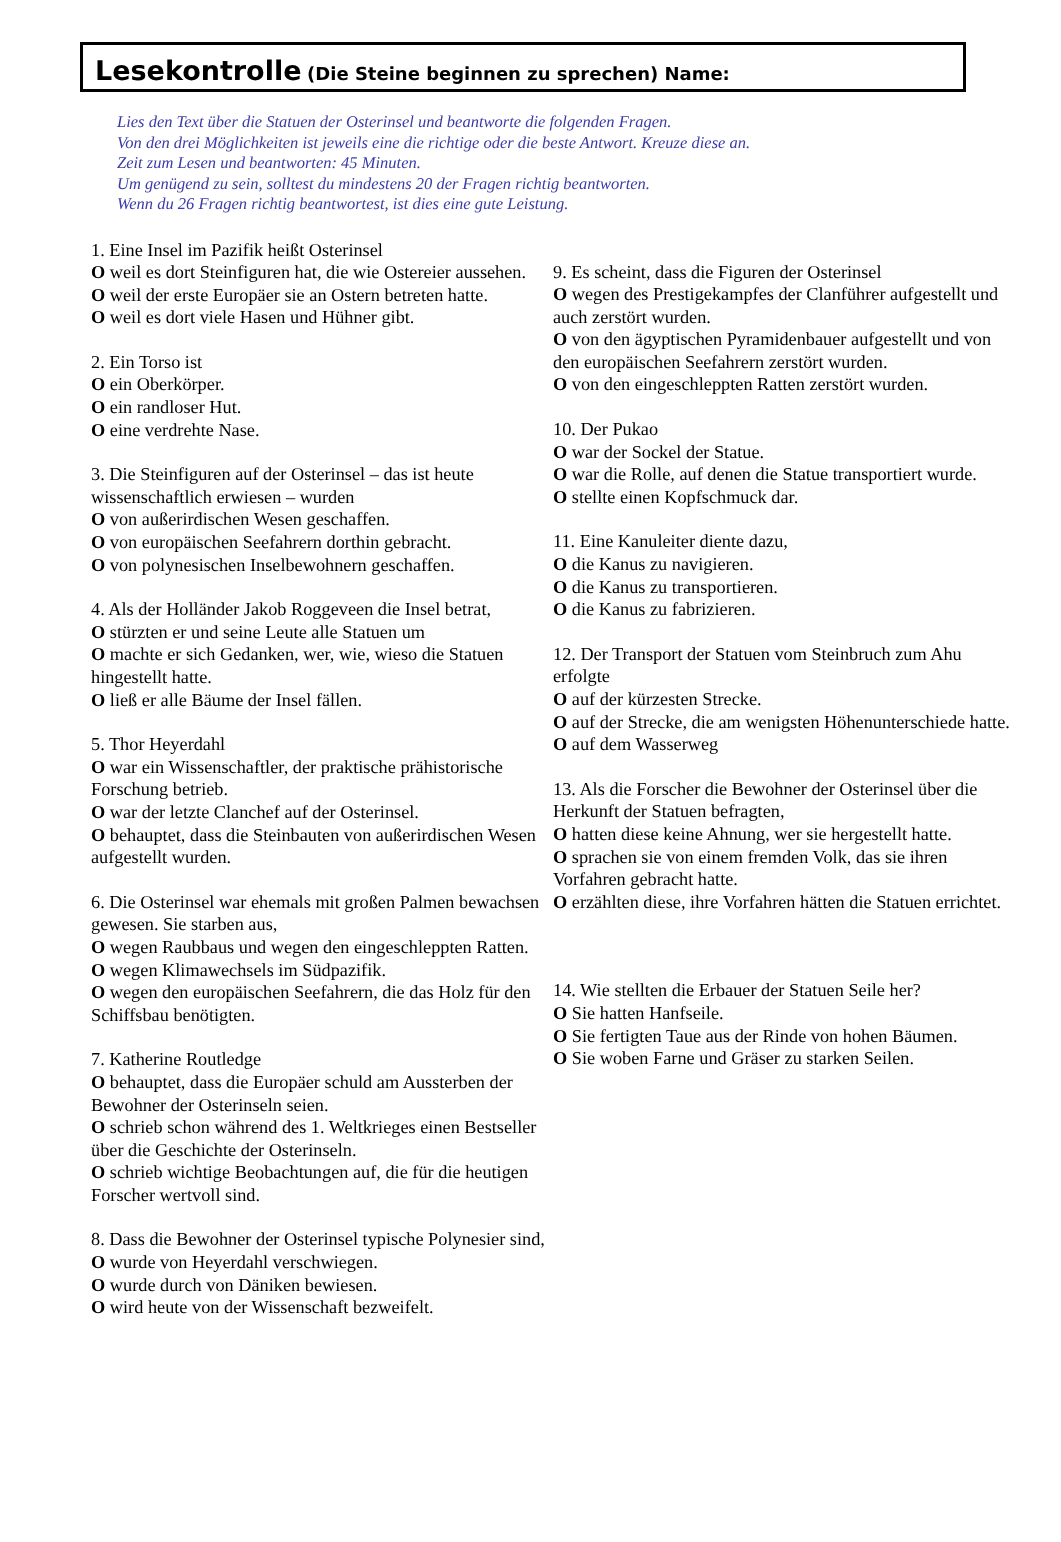Lesekontrolle (Die Steine beginnen zu sprechen) Name:
Lies den Text über die Statuen der Osterinsel und beantworte die folgenden Fragen.
Von den drei Möglichkeiten ist jeweils eine die richtige oder die beste Antwort. Kreuze diese an.
Zeit zum Lesen und beantworten: 45 Minuten.
Um genügend zu sein, solltest du mindestens 20 der Fragen richtig beantworten.
Wenn du 26 Fragen richtig beantwortest, ist dies eine gute Leistung.
1. Eine Insel im Pazifik heißt Osterinsel
O weil es dort Steinfiguren hat, die wie Ostereier aussehen.
O weil der erste Europäer sie an Ostern betreten hatte.
O weil es dort viele Hasen und Hühner gibt.
2. Ein Torso ist
O ein Oberkörper.
O ein randloser Hut.
O eine verdrehte Nase.
3. Die Steinfiguren auf der Osterinsel – das ist heute wissenschaftlich erwiesen – wurden
O von außerirdischen Wesen geschaffen.
O von europäischen Seefahrern dorthin gebracht.
O von polynesischen Inselbewohnern geschaffen.
4. Als der Holländer Jakob Roggeveen die Insel betrat,
O stürzten er und seine Leute alle Statuen um
O machte er sich Gedanken, wer, wie, wieso die Statuen hingestellt hatte.
O ließ er alle Bäume der Insel fällen.
5. Thor Heyerdahl
O war ein Wissenschaftler, der praktische prähistorische Forschung betrieb.
O war der letzte Clanchef auf der Osterinsel.
O behauptet, dass die Steinbauten von außerirdischen Wesen aufgestellt wurden.
6. Die Osterinsel war ehemals mit großen Palmen bewachsen gewesen. Sie starben aus,
O wegen Raubbaus und wegen den eingeschleppten Ratten.
O wegen Klimawechsels im Südpazifik.
O wegen den europäischen Seefahrern, die das Holz für den Schiffsbau benötigten.
7. Katherine Routledge
O behauptet, dass die Europäer schuld am Aussterben der Bewohner der Osterinseln seien.
O schrieb schon während des 1. Weltkrieges einen Bestseller über die Geschichte der Osterinseln.
O schrieb wichtige Beobachtungen auf, die für die heutigen Forscher wertvoll sind.
8. Dass die Bewohner der Osterinsel typische Polynesier sind,
O wurde von Heyerdahl verschwiegen.
O wurde durch von Däniken bewiesen.
O wird heute von der Wissenschaft bezweifelt.
9. Es scheint, dass die Figuren der Osterinsel
O wegen des Prestigekampfes der Clanführer aufgestellt und auch zerstört wurden.
O von den ägyptischen Pyramidenbauer aufgestellt und von den europäischen Seefahrern zerstört wurden.
O von den eingeschleppten Ratten zerstört wurden.
10. Der Pukao
O war der Sockel der Statue.
O war die Rolle, auf denen die Statue transportiert wurde.
O stellte einen Kopfschmuck dar.
11. Eine Kanuleiter diente dazu,
O die Kanus zu navigieren.
O die Kanus zu transportieren.
O die Kanus zu fabrizieren.
12. Der Transport der Statuen vom Steinbruch zum Ahu erfolgte
O auf der kürzesten Strecke.
O auf der Strecke, die am wenigsten Höhenunterschiede hatte.
O auf dem Wasserweg
13. Als die Forscher die Bewohner der Osterinsel über die Herkunft der Statuen befragten,
O hatten diese keine Ahnung, wer sie hergestellt hatte.
O sprachen sie von einem fremden Volk, das sie ihren Vorfahren gebracht hatte.
O erzählten diese, ihre Vorfahren hätten die Statuen errichtet.
14. Wie stellten die Erbauer der Statuen Seile her?
O Sie hatten Hanfseile.
O Sie fertigten Taue aus der Rinde von hohen Bäumen.
O Sie woben Farne und Gräser zu starken Seilen.